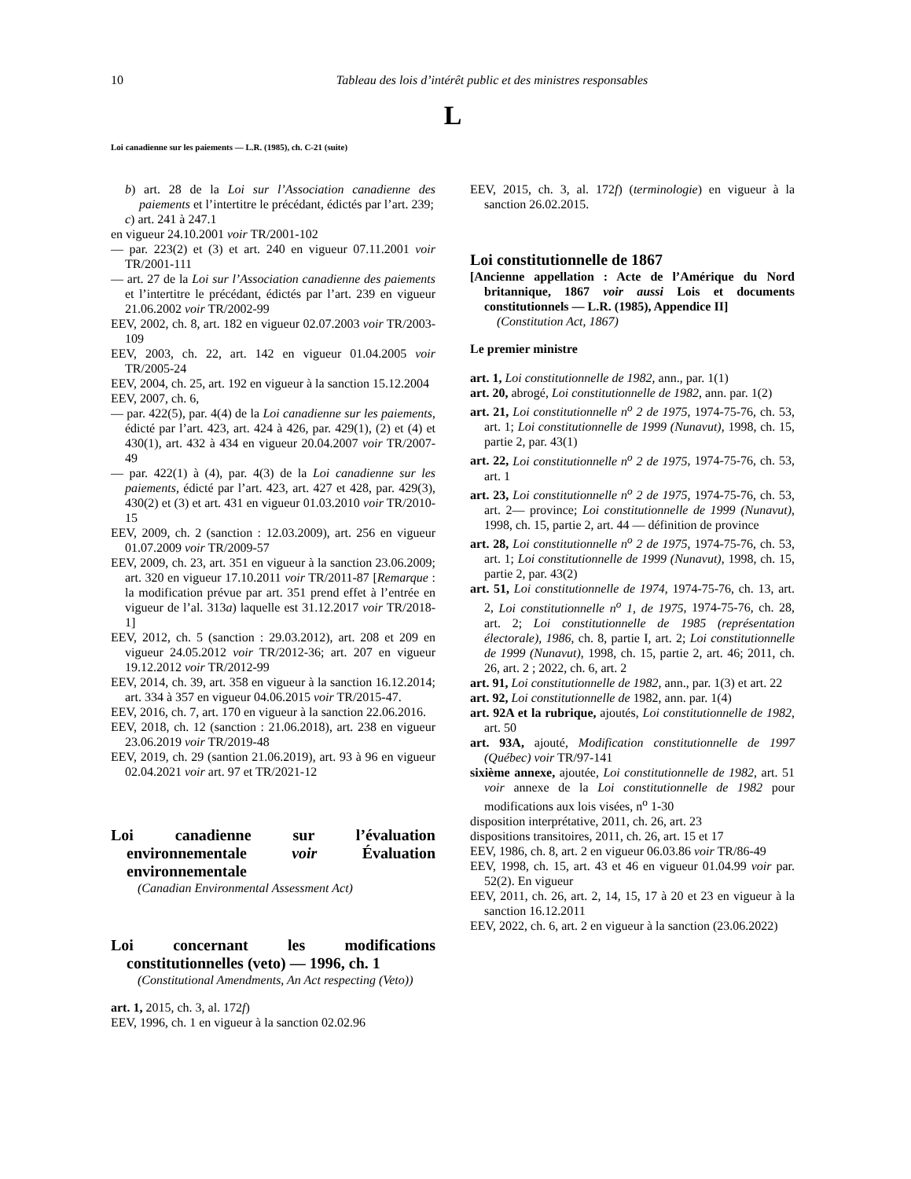10 Tableau des lois d’intérêt public et des ministres responsables
L
Loi canadienne sur les paiements — L.R. (1985), ch. C-21 (suite)
b) art. 28 de la Loi sur l’Association canadienne des paiements et l’intertitre le précédant, édictés par l’art. 239;
c) art. 241 à 247.1
en vigueur 24.10.2001 voir TR/2001-102
— par. 223(2) et (3) et art. 240 en vigueur 07.11.2001 voir TR/2001-111
— art. 27 de la Loi sur l’Association canadienne des paiements et l’intertitre le précédant, édictés par l’art. 239 en vigueur 21.06.2002 voir TR/2002-99
EEV, 2002, ch. 8, art. 182 en vigueur 02.07.2003 voir TR/2003-109
EEV, 2003, ch. 22, art. 142 en vigueur 01.04.2005 voir TR/2005-24
EEV, 2004, ch. 25, art. 192 en vigueur à la sanction 15.12.2004
EEV, 2007, ch. 6,
— par. 422(5), par. 4(4) de la Loi canadienne sur les paiements, édicté par l’art. 423, art. 424 à 426, par. 429(1), (2) et (4) et 430(1), art. 432 à 434 en vigueur 20.04.2007 voir TR/2007-49
— par. 422(1) à (4), par. 4(3) de la Loi canadienne sur les paiements, édicté par l’art. 423, art. 427 et 428, par. 429(3), 430(2) et (3) et art. 431 en vigueur 01.03.2010 voir TR/2010-15
EEV, 2009, ch. 2 (sanction : 12.03.2009), art. 256 en vigueur 01.07.2009 voir TR/2009-57
EEV, 2009, ch. 23, art. 351 en vigueur à la sanction 23.06.2009; art. 320 en vigueur 17.10.2011 voir TR/2011-87 [Remarque : la modification prévue par art. 351 prend effet à l’entrée en vigueur de l’al. 313a) laquelle est 31.12.2017 voir TR/2018-1]
EEV, 2012, ch. 5 (sanction : 29.03.2012), art. 208 et 209 en vigueur 24.05.2012 voir TR/2012-36; art. 207 en vigueur 19.12.2012 voir TR/2012-99
EEV, 2014, ch. 39, art. 358 en vigueur à la sanction 16.12.2014; art. 334 à 357 en vigueur 04.06.2015 voir TR/2015-47.
EEV, 2016, ch. 7, art. 170 en vigueur à la sanction 22.06.2016.
EEV, 2018, ch. 12 (sanction : 21.06.2018), art. 238 en vigueur 23.06.2019 voir TR/2019-48
EEV, 2019, ch. 29 (santion 21.06.2019), art. 93 à 96 en vigueur 02.04.2021 voir art. 97 et TR/2021-12
Loi canadienne sur l’évaluation environnementale voir Évaluation environnementale
(Canadian Environmental Assessment Act)
Loi concernant les modifications constitutionnelles (veto) — 1996, ch. 1
(Constitutional Amendments, An Act respecting (Veto))
art. 1, 2015, ch. 3, al. 172f)
EEV, 1996, ch. 1 en vigueur à la sanction 02.02.96
EEV, 2015, ch. 3, al. 172f) (terminologie) en vigueur à la sanction 26.02.2015.
Loi constitutionnelle de 1867
[Ancienne appellation : Acte de l’Amérique du Nord britannique, 1867 voir aussi Lois et documents constitutionnels — L.R. (1985), Appendice II]
(Constitution Act, 1867)
Le premier ministre
art. 1, Loi constitutionnelle de 1982, ann., par. 1(1)
art. 20, abrogé, Loi constitutionnelle de 1982, ann. par. 1(2)
art. 21, Loi constitutionnelle n<sup>o</sup> 2 de 1975, 1974-75-76, ch. 53, art. 1; Loi constitutionnelle de 1999 (Nunavut), 1998, ch. 15, partie 2, par. 43(1)
art. 22, Loi constitutionnelle n<sup>o</sup> 2 de 1975, 1974-75-76, ch. 53, art. 1
art. 23, Loi constitutionnelle n<sup>o</sup> 2 de 1975, 1974-75-76, ch. 53, art. 2— province; Loi constitutionnelle de 1999 (Nunavut), 1998, ch. 15, partie 2, art. 44 — définition de province
art. 28, Loi constitutionnelle n<sup>o</sup> 2 de 1975, 1974-75-76, ch. 53, art. 1; Loi constitutionnelle de 1999 (Nunavut), 1998, ch. 15, partie 2, par. 43(2)
art. 51, Loi constitutionnelle de 1974, 1974-75-76, ch. 13, art. 2, Loi constitutionnelle n<sup>o</sup> 1, de 1975, 1974-75-76, ch. 28, art. 2; Loi constitutionnelle de 1985 (représentation électorale), 1986, ch. 8, partie I, art. 2; Loi constitutionnelle de 1999 (Nunavut), 1998, ch. 15, partie 2, art. 46; 2011, ch. 26, art. 2 ; 2022, ch. 6, art. 2
art. 91, Loi constitutionnelle de 1982, ann., par. 1(3) et art. 22
art. 92, Loi constitutionnelle de 1982, ann. par. 1(4)
art. 92A et la rubrique, ajoutés, Loi constitutionnelle de 1982, art. 50
art. 93A, ajouté, Modification constitutionnelle de 1997 (Québec) voir TR/97-141
sixième annexe, ajoutée, Loi constitutionnelle de 1982, art. 51 voir annexe de la Loi constitutionnelle de 1982 pour modifications aux lois visées, n<sup>o</sup> 1-30
disposition interprétative, 2011, ch. 26, art. 23
dispositions transitoires, 2011, ch. 26, art. 15 et 17
EEV, 1986, ch. 8, art. 2 en vigueur 06.03.86 voir TR/86-49
EEV, 1998, ch. 15, art. 43 et 46 en vigueur 01.04.99 voir par. 52(2). En vigueur
EEV, 2011, ch. 26, art. 2, 14, 15, 17 à 20 et 23 en vigueur à la sanction 16.12.2011
EEV, 2022, ch. 6, art. 2 en vigueur à la sanction (23.06.2022)